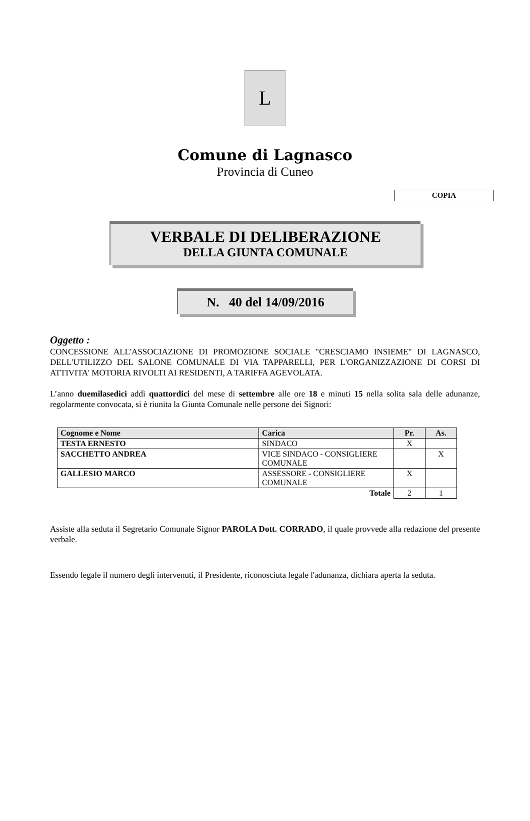L
Comune di Lagnasco
Provincia di Cuneo
COPIA
VERBALE DI DELIBERAZIONE
DELLA GIUNTA COMUNALE
N. 40 del 14/09/2016
Oggetto :
CONCESSIONE ALL'ASSOCIAZIONE DI PROMOZIONE SOCIALE "CRESCIAMO INSIEME" DI LAGNASCO, DELL'UTILIZZO DEL SALONE COMUNALE DI VIA TAPPARELLI, PER L'ORGANIZZAZIONE DI CORSI DI ATTIVITA' MOTORIA RIVOLTI AI RESIDENTI, A TARIFFA AGEVOLATA.
L’anno duemilasedici addì quattordici del mese di settembre alle ore 18 e minuti 15 nella solita sala delle adunanze, regolarmente convocata, si è riunita la Giunta Comunale nelle persone dei Signori:
| Cognome e Nome | Carica | Pr. | As. |
| --- | --- | --- | --- |
| TESTA ERNESTO | SINDACO | X | |
| SACCHETTO ANDREA | VICE SINDACO - CONSIGLIERE COMUNALE | | X |
| GALLESIO MARCO | ASSESSORE - CONSIGLIERE COMUNALE | X | |
| Totale | | 2 | 1 |
Assiste alla seduta il Segretario Comunale Signor PAROLA Dott. CORRADO, il quale provvede alla redazione del presente verbale.
Essendo legale il numero degli intervenuti, il Presidente, riconosciuta legale l'adunanza, dichiara aperta la seduta.